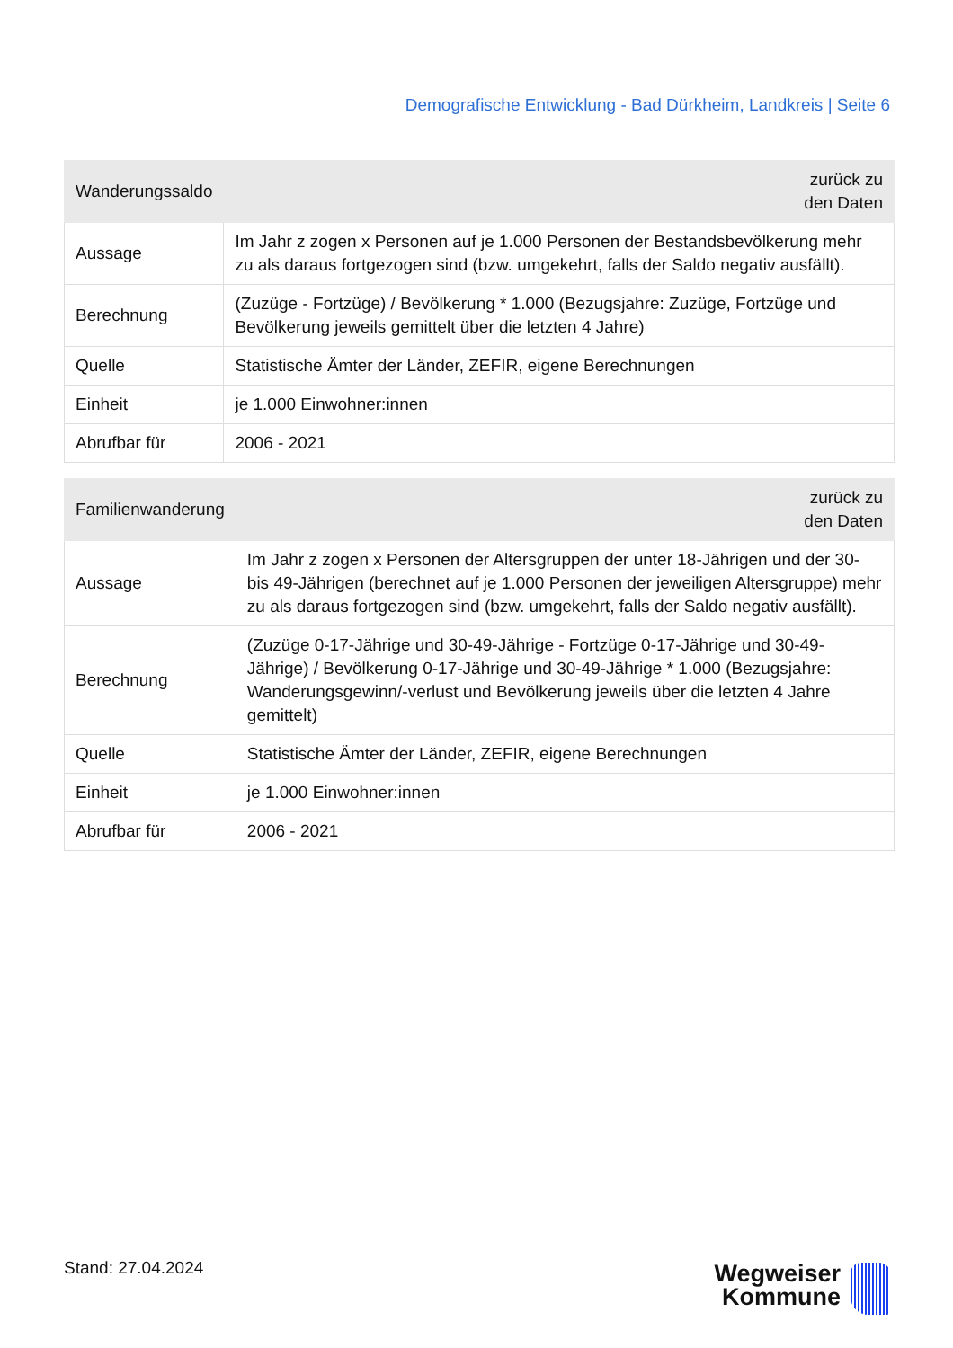Demografische Entwicklung - Bad Dürkheim, Landkreis | Seite 6
| Wanderungssaldo | zurück zu den Daten |
| --- | --- |
| Aussage | Im Jahr z zogen x Personen auf je 1.000 Personen der Bestandsbevölkerung mehr zu als daraus fortgezogen sind (bzw. umgekehrt, falls der Saldo negativ ausfällt). |
| Berechnung | (Zuzüge - Fortzüge) / Bevölkerung * 1.000 (Bezugsjahre: Zuzüge, Fortzüge und Bevölkerung jeweils gemittelt über die letzten 4 Jahre) |
| Quelle | Statistische Ämter der Länder, ZEFIR, eigene Berechnungen |
| Einheit | je 1.000 Einwohner:innen |
| Abrufbar für | 2006 - 2021 |
| Familienwanderung | zurück zu den Daten |
| --- | --- |
| Aussage | Im Jahr z zogen x Personen der Altersgruppen der unter 18-Jährigen und der 30- bis 49-Jährigen (berechnet auf je 1.000 Personen der jeweiligen Altersgruppe) mehr zu als daraus fortgezogen sind (bzw. umgekehrt, falls der Saldo negativ ausfällt). |
| Berechnung | (Zuzüge 0-17-Jährige und 30-49-Jährige - Fortzüge 0-17-Jährige und 30-49- Jährige) / Bevölkerung 0-17-Jährige und 30-49-Jährige * 1.000 (Bezugsjahre: Wanderungsgewinn/-verlust und Bevölkerung jeweils über die letzten 4 Jahre gemittelt) |
| Quelle | Statistische Ämter der Länder, ZEFIR, eigene Berechnungen |
| Einheit | je 1.000 Einwohner:innen |
| Abrufbar für | 2006 - 2021 |
Stand: 27.04.2024
Wegweiser
Kommune